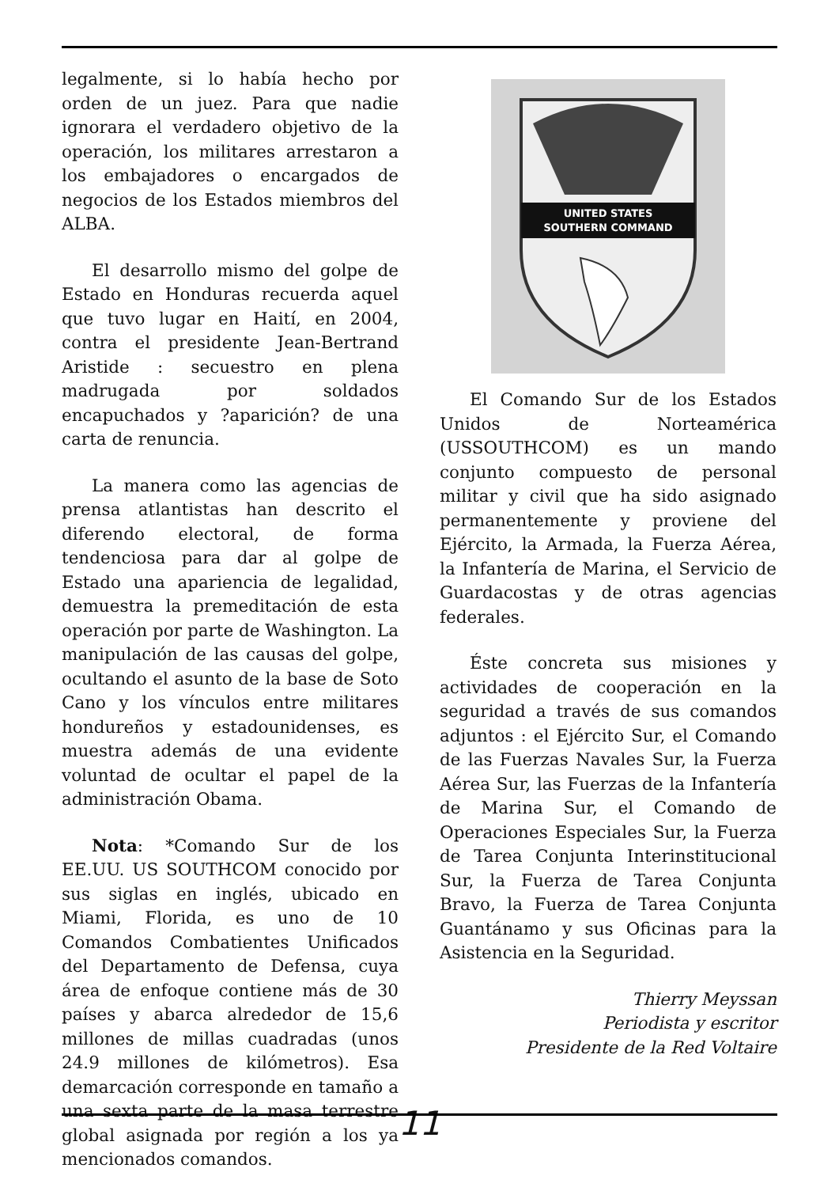legalmente, si lo había hecho por orden de un juez. Para que nadie ignorara el verdadero objetivo de la operación, los militares arrestaron a los embajadores o encargados de negocios de los Estados miembros del ALBA.
El desarrollo mismo del golpe de Estado en Honduras recuerda aquel que tuvo lugar en Haití, en 2004, contra el presidente Jean-Bertrand Aristide : secuestro en plena madrugada por soldados encapuchados y ?aparición? de una carta de renuncia.
La manera como las agencias de prensa atlantistas han descrito el diferendo electoral, de forma tendenciosa para dar al golpe de Estado una apariencia de legalidad, demuestra la premeditación de esta operación por parte de Washington. La manipulación de las causas del golpe, ocultando el asunto de la base de Soto Cano y los vínculos entre militares hondureños y estadounidenses, es muestra además de una evidente voluntad de ocultar el papel de la administración Obama.
Nota: *Comando Sur de los EE.UU. US SOUTHCOM conocido por sus siglas en inglés, ubicado en Miami, Florida, es uno de 10 Comandos Combatientes Unificados del Departamento de Defensa, cuya área de enfoque contiene más de 30 países y abarca alrededor de 15,6 millones de millas cuadradas (unos 24.9 millones de kilómetros). Esa demarcación corresponde en tamaño a una sexta parte de la masa terrestre global asignada por región a los ya mencionados comandos.
UNITED STATES
SOUTHERN COMMAND
El Comando Sur de los Estados Unidos de Norteamérica (USSOUTHCOM) es un mando conjunto compuesto de personal militar y civil que ha sido asignado permanentemente y proviene del Ejército, la Armada, la Fuerza Aérea, la Infantería de Marina, el Servicio de Guardacostas y de otras agencias federales.
Éste concreta sus misiones y actividades de cooperación en la seguridad a través de sus comandos adjuntos : el Ejército Sur, el Comando de las Fuerzas Navales Sur, la Fuerza Aérea Sur, las Fuerzas de la Infantería de Marina Sur, el Comando de Operaciones Especiales Sur, la Fuerza de Tarea Conjunta Interinstitucional Sur, la Fuerza de Tarea Conjunta Bravo, la Fuerza de Tarea Conjunta Guantánamo y sus Oficinas para la Asistencia en la Seguridad.
Thierry Meyssan
Periodista y escritor
Presidente de la Red Voltaire
11